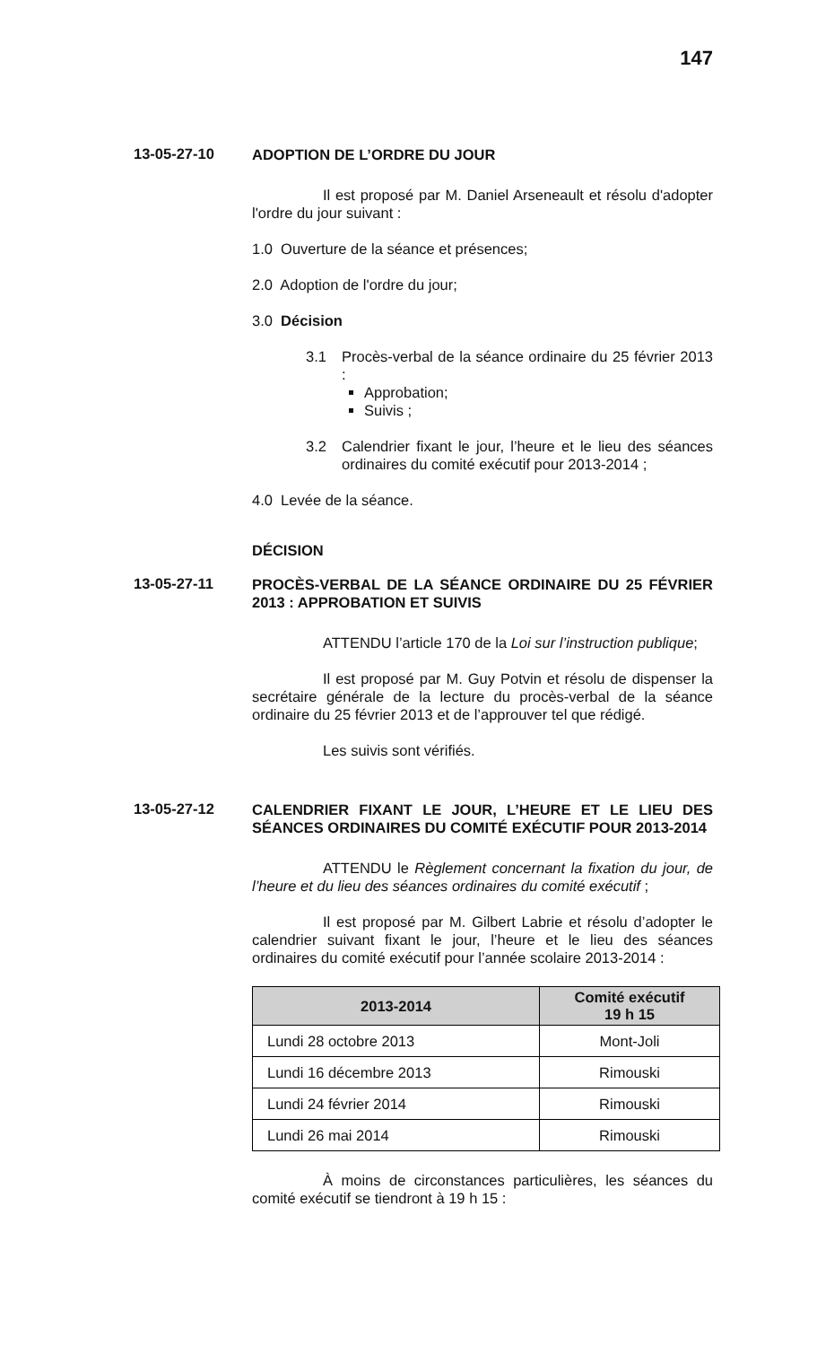147
13-05-27-10
ADOPTION DE L’ORDRE DU JOUR
Il est proposé par M. Daniel Arseneault et résolu d'adopter l'ordre du jour suivant :
1.0 Ouverture de la séance et présences;
2.0 Adoption de l'ordre du jour;
3.0 Décision
3.1
Procès-verbal de la séance ordinaire du 25 février 2013 :
Approbation;
Suivis ;
3.2
Calendrier fixant le jour, l’heure et le lieu des séances ordinaires du comité exécutif pour 2013-2014 ;
4.0 Levée de la séance.
DÉCISION
13-05-27-11
PROCÈS-VERBAL DE LA SÉANCE ORDINAIRE DU 25 FÉVRIER 2013 : APPROBATION ET SUIVIS
ATTENDU l’article 170 de la Loi sur l’instruction publique;
Il est proposé par M. Guy Potvin et résolu de dispenser la secrétaire générale de la lecture du procès-verbal de la séance ordinaire du 25 février 2013 et de l’approuver tel que rédigé.
Les suivis sont vérifiés.
13-05-27-12
CALENDRIER FIXANT LE JOUR, L’HEURE ET LE LIEU DES SÉANCES ORDINAIRES DU COMITÉ EXÉCUTIF POUR 2013-2014
ATTENDU le Règlement concernant la fixation du jour, de l’heure et du lieu des séances ordinaires du comité exécutif ;
Il est proposé par M. Gilbert Labrie et résolu d’adopter le calendrier suivant fixant le jour, l’heure et le lieu des séances ordinaires du comité exécutif pour l’année scolaire 2013-2014 :
| 2013-2014 | Comité exécutif 19 h 15 |
| --- | --- |
| Lundi 28 octobre 2013 | Mont-Joli |
| Lundi 16 décembre 2013 | Rimouski |
| Lundi 24 février 2014 | Rimouski |
| Lundi 26 mai 2014 | Rimouski |
À moins de circonstances particulières, les séances du comité exécutif se tiendront à 19 h 15 :